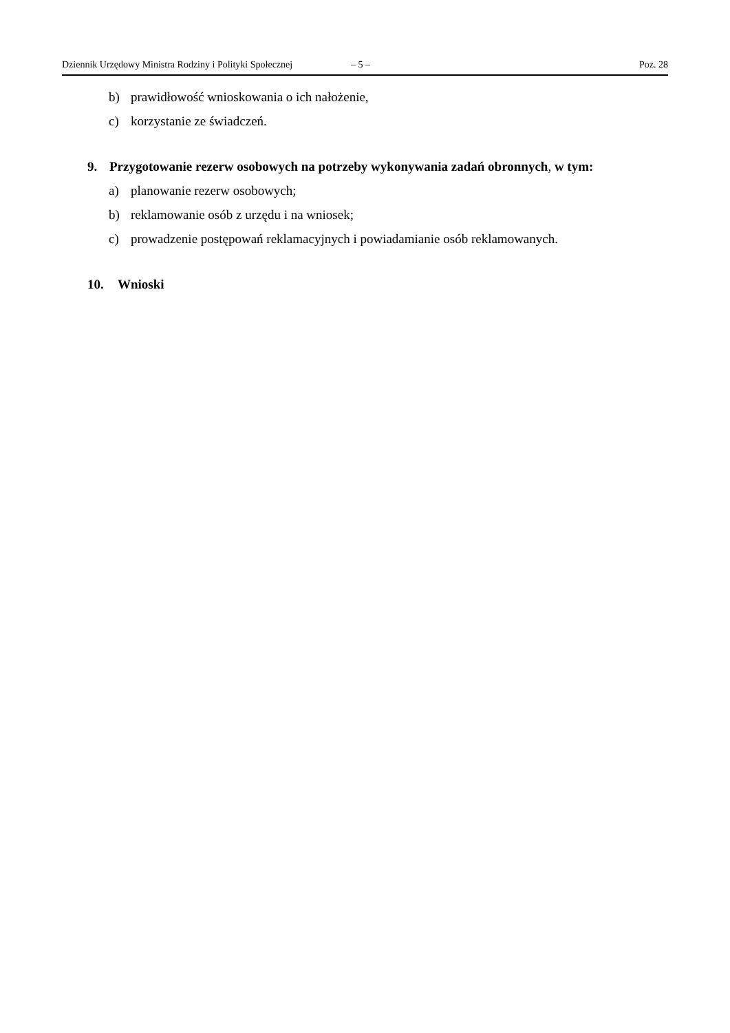Dziennik Urzędowy Ministra Rodziny i Polityki Społecznej – 5 – Poz. 28
b) prawidłowość wnioskowania o ich nałożenie,
c) korzystanie ze świadczeń.
9. Przygotowanie rezerw osobowych na potrzeby wykonywania zadań obronnych, w tym:
a) planowanie rezerw osobowych;
b) reklamowanie osób z urzędu i na wniosek;
c) prowadzenie postępowań reklamacyjnych i powiadamianie osób reklamowanych.
10. Wnioski